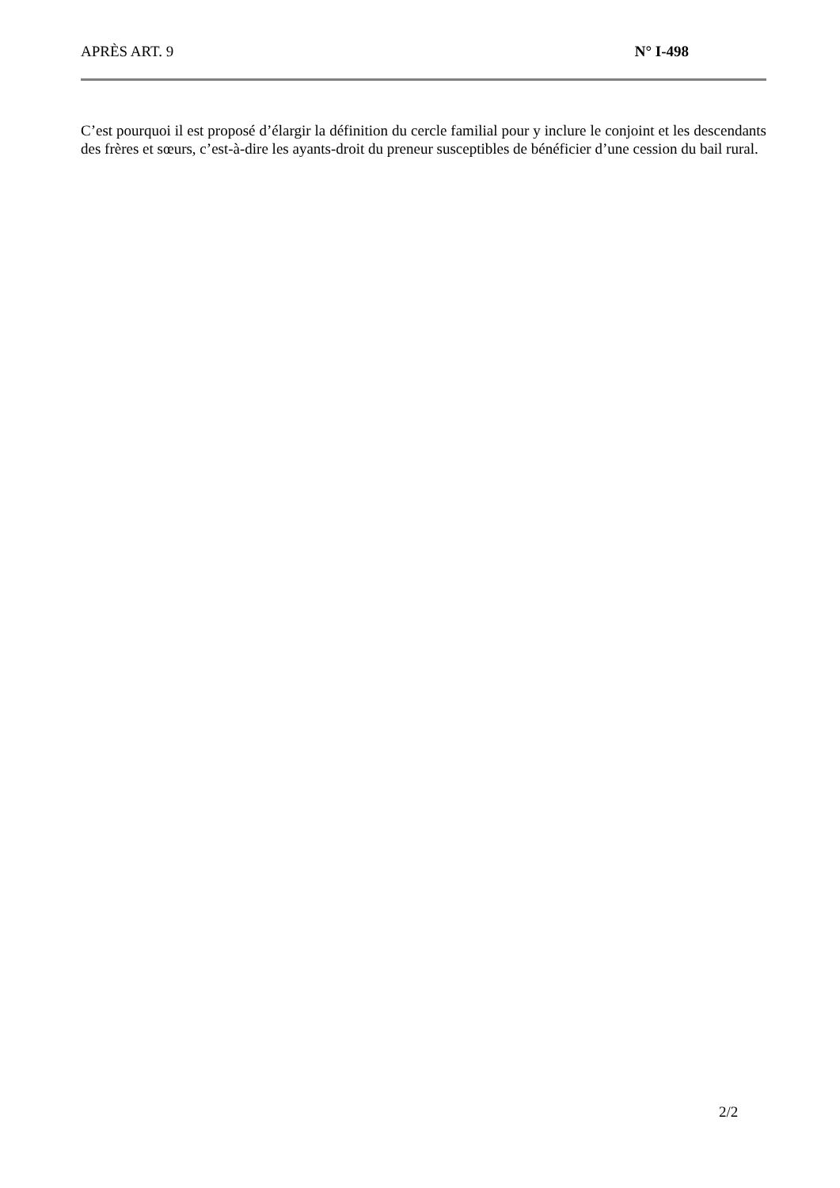APRÈS ART. 9 N° I-498
C’est pourquoi il est proposé d’élargir la définition du cercle familial pour y inclure le conjoint et les descendants des frères et sœurs, c’est-à-dire les ayants-droit du preneur susceptibles de bénéficier d’une cession du bail rural.
2/2